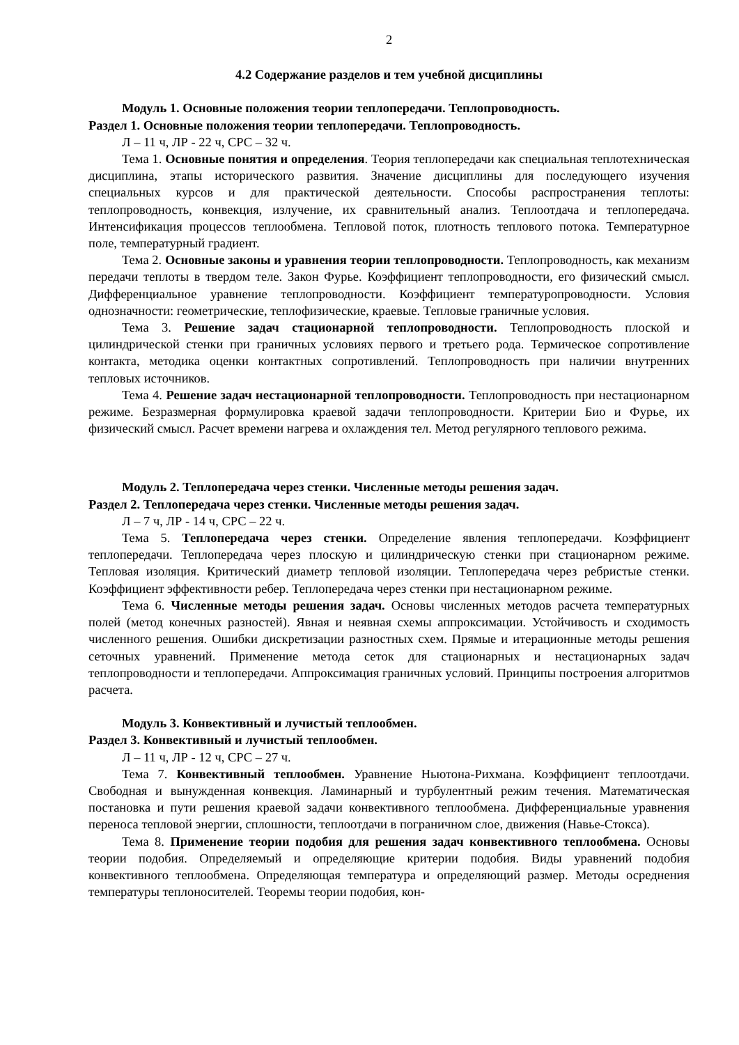2
4.2 Содержание разделов и тем учебной дисциплины
Модуль 1. Основные положения теории теплопередачи. Теплопроводность.
Раздел 1. Основные положения теории теплопередачи. Теплопроводность.
Л – 11 ч, ЛР - 22 ч, СРС – 32 ч.
Тема 1. Основные понятия и определения. Теория теплопередачи как специальная теплотехническая дисциплина, этапы исторического развития. Значение дисциплины для последующего изучения специальных курсов и для практической деятельности. Способы распространения теплоты: теплопроводность, конвекция, излучение, их сравнительный анализ. Теплоотдача и теплопередача. Интенсификация процессов теплообмена. Тепловой поток, плотность теплового потока. Температурное поле, температурный градиент.
Тема 2. Основные законы и уравнения теории теплопроводности. Теплопроводность, как механизм передачи теплоты в твердом теле. Закон Фурье. Коэффициент теплопроводности, его физический смысл. Дифференциальное уравнение теплопроводности. Коэффициент температуропроводности. Условия однозначности: геометрические, теплофизические, краевые. Тепловые граничные условия.
Тема 3. Решение задач стационарной теплопроводности. Теплопроводность плоской и цилиндрической стенки при граничных условиях первого и третьего рода. Термическое сопротивление контакта, методика оценки контактных сопротивлений. Теплопроводность при наличии внутренних тепловых источников.
Тема 4. Решение задач нестационарной теплопроводности. Теплопроводность при нестационарном режиме. Безразмерная формулировка краевой задачи теплопроводности. Критерии Био и Фурье, их физический смысл. Расчет времени нагрева и охлаждения тел. Метод регулярного теплового режима.
Модуль 2. Теплопередача через стенки. Численные методы решения задач.
Раздел 2. Теплопередача через стенки. Численные методы решения задач.
Л – 7 ч, ЛР - 14 ч, СРС – 22 ч.
Тема 5. Теплопередача через стенки. Определение явления теплопередачи. Коэффициент теплопередачи. Теплопередача через плоскую и цилиндрическую стенки при стационарном режиме. Тепловая изоляция. Критический диаметр тепловой изоляции. Теплопередача через ребристые стенки. Коэффициент эффективности ребер. Теплопередача через стенки при нестационарном режиме.
Тема 6. Численные методы решения задач. Основы численных методов расчета температурных полей (метод конечных разностей). Явная и неявная схемы аппроксимации. Устойчивость и сходимость численного решения. Ошибки дискретизации разностных схем. Прямые и итерационные методы решения сеточных уравнений. Применение метода сеток для стационарных и нестационарных задач теплопроводности и теплопередачи. Аппроксимация граничных условий. Принципы построения алгоритмов расчета.
Модуль 3. Конвективный и лучистый теплообмен.
Раздел 3. Конвективный и лучистый теплообмен.
Л – 11 ч, ЛР - 12 ч, СРС – 27 ч.
Тема 7. Конвективный теплообмен. Уравнение Ньютона-Рихмана. Коэффициент теплоотдачи. Свободная и вынужденная конвекция. Ламинарный и турбулентный режим течения. Математическая постановка и пути решения краевой задачи конвективного теплообмена. Дифференциальные уравнения переноса тепловой энергии, сплошности, теплоотдачи в пограничном слое, движения (Навье-Стокса).
Тема 8. Применение теории подобия для решения задач конвективного теплообмена. Основы теории подобия. Определяемый и определяющие критерии подобия. Виды уравнений подобия конвективного теплообмена. Определяющая температура и определяющий размер. Методы осреднения температуры теплоносителей. Теоремы теории подобия, кон-